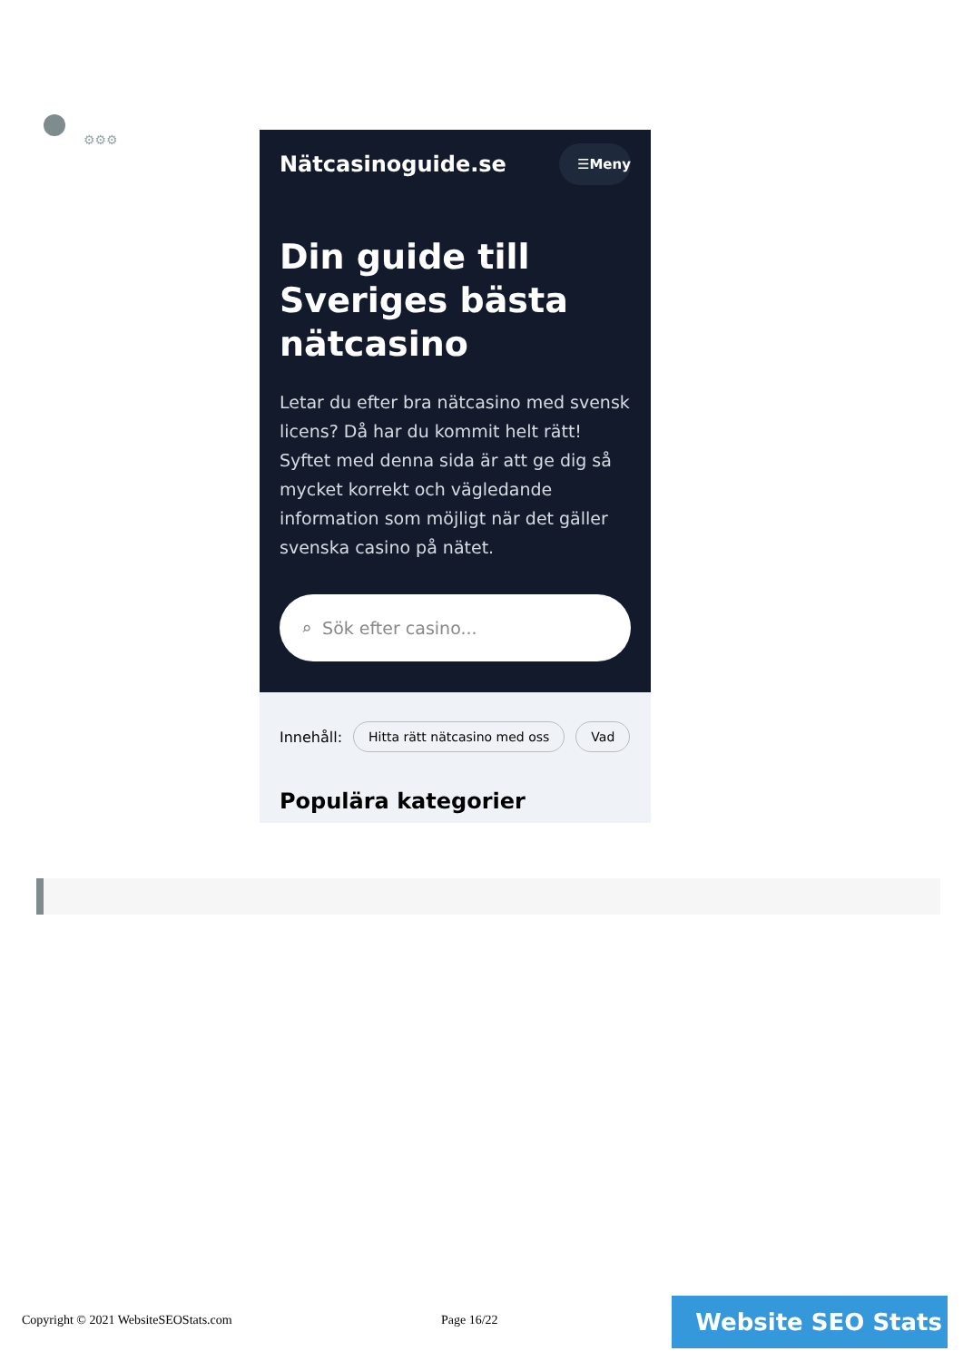⚙⚙⚙
Nätcasinoguide.se ☰Meny
Din guide till Sveriges bästa nätcasino
Letar du efter bra nätcasino med svensk licens? Då har du kommit helt rätt! Syftet med denna sida är att ge dig så mycket korrekt och vägledande information som möjligt när det gäller svenska casino på nätet.
⌕ Sök efter casino...
Innehåll: Hitta rätt nätcasino med oss Vad
Populära kategorier
Copyright © 2021 WebsiteSEOStats.com
Page 16/22 Website SEO Stats